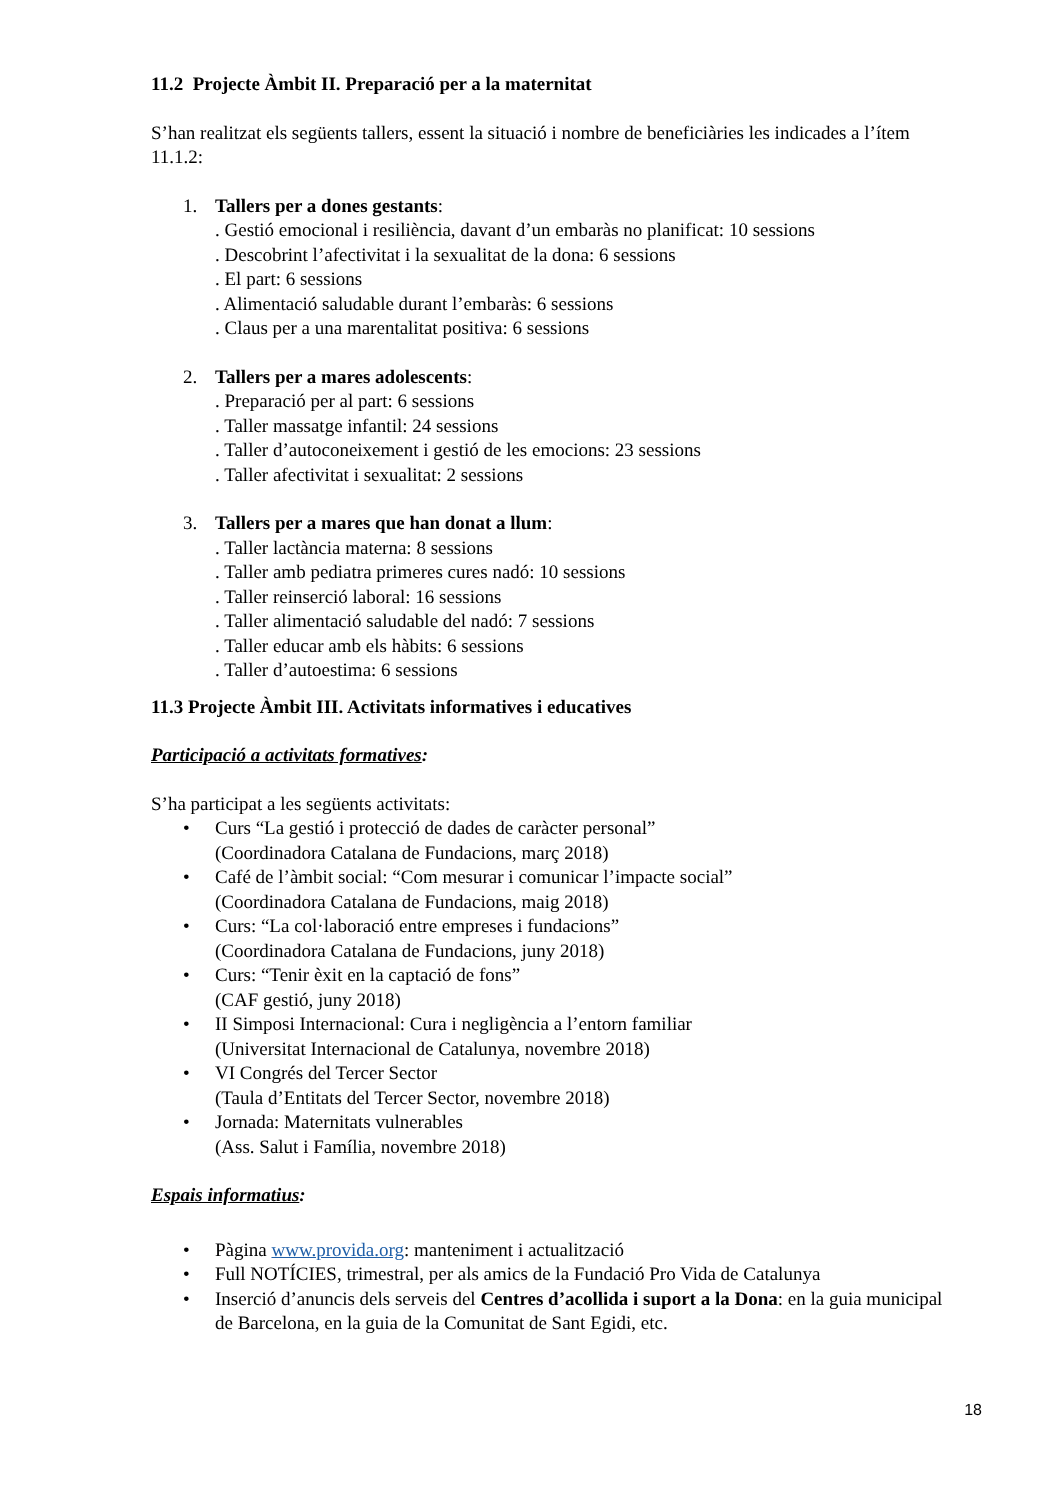11.2 Projecte Àmbit II. Preparació per a la maternitat
S’han realitzat els següents tallers, essent la situació i nombre de beneficiàries les indicades a l’ítem 11.1.2:
1. Tallers per a dones gestants:
. Gestió emocional i resiliència, davant d’un embaràs no planificat: 10 sessions
. Descobrint l’afectivitat i la sexualitat de la dona: 6 sessions
. El part: 6 sessions
. Alimentació saludable durant l’embaràs: 6 sessions
. Claus per a una marentalitat positiva: 6 sessions
2. Tallers per a mares adolescents:
. Preparació per al part: 6 sessions
. Taller massatge infantil: 24 sessions
. Taller d’autoconeixement i gestió de les emocions: 23 sessions
. Taller afectivitat i sexualitat: 2 sessions
3. Tallers per a mares que han donat a llum:
. Taller lactància materna: 8 sessions
. Taller amb pediatra primeres cures nadó: 10 sessions
. Taller reinserció laboral: 16 sessions
. Taller alimentació saludable del nadó: 7 sessions
. Taller educar amb els hàbits: 6 sessions
. Taller d’autoestima: 6 sessions
11.3 Projecte Àmbit III. Activitats informatives i educatives
Participació a activitats formatives:
S’ha participat a les següents activitats:
• Curs “La gestió i protecció de dades de caràcter personal”
(Coordinadora Catalana de Fundacions, març 2018)
• Café de l’àmbit social: “Com mesurar i comunicar l’impacte social”
(Coordinadora Catalana de Fundacions, maig 2018)
• Curs: “La col·laboració entre empreses i fundacions”
(Coordinadora Catalana de Fundacions, juny 2018)
• Curs: “Tenir èxit en la captació de fons”
(CAF gestió, juny 2018)
• II Simposi Internacional: Cura i negligència a l’entorn familiar
(Universitat Internacional de Catalunya, novembre 2018)
• VI Congrés del Tercer Sector
(Taula d’Entitats del Tercer Sector, novembre 2018)
• Jornada: Maternitats vulnerables
(Ass. Salut i Família, novembre 2018)
Espais informatius:
• Pàgina www.provida.org: manteniment i actualització
• Full NOTÍCIES, trimestral, per als amics de la Fundació Pro Vida de Catalunya
• Inserció d’anuncis dels serveis del Centres d’acollida i suport a la Dona: en la guia municipal de Barcelona, en la guia de la Comunitat de Sant Egidi, etc.
18